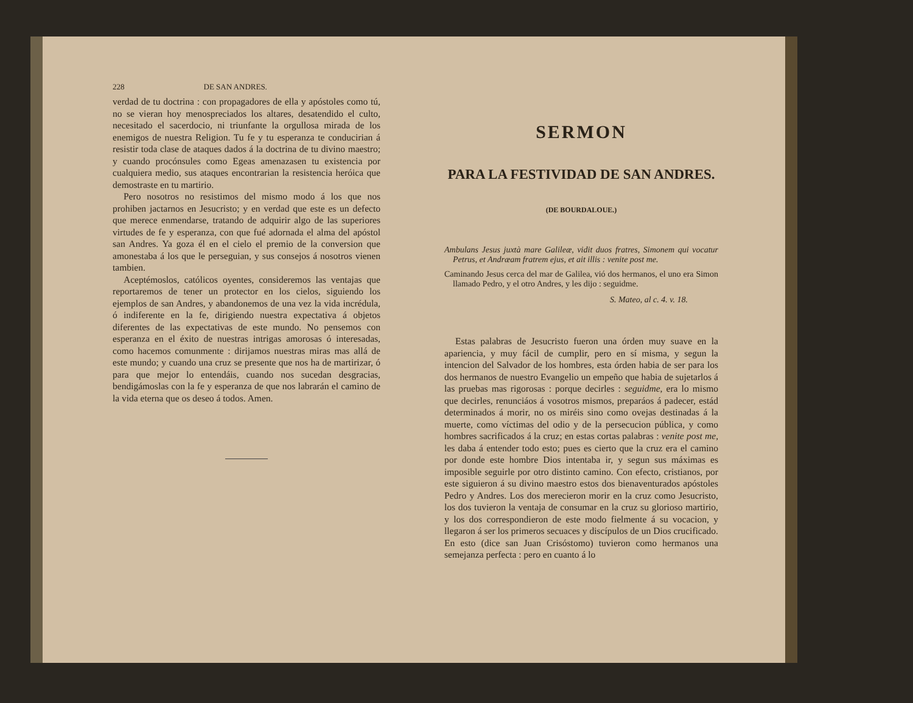228 DE SAN ANDRES.
verdad de tu doctrina : con propagadores de ella y apóstoles como tú, no se vieran hoy menospreciados los altares, desatendido el culto, necesitado el sacerdocio, ni triunfante la orgullosa mirada de los enemigos de nuestra Religion. Tu fe y tu esperanza te conducirian á resistir toda clase de ataques dados á la doctrina de tu divino maestro; y cuando procónsules como Egeas amenazasen tu existencia por cualquiera medio, sus ataques encontrarian la resistencia heróica que demostraste en tu martirio.
Pero nosotros no resistimos del mismo modo á los que nos prohiben jactarnos en Jesucristo; y en verdad que este es un defecto que merece enmendarse, tratando de adquirir algo de las superiores virtudes de fe y esperanza, con que fué adornada el alma del apóstol san Andres. Ya goza él en el cielo el premio de la conversion que amonestaba á los que le perseguian, y sus consejos á nosotros vienen tambien.
Aceptémoslos, católicos oyentes, consideremos las ventajas que reportaremos de tener un protector en los cielos, siguiendo los ejemplos de san Andres, y abandonemos de una vez la vida incrédula, ó indiferente en la fe, dirigiendo nuestra expectativa á objetos diferentes de las expectativas de este mundo. No pensemos con esperanza en el éxito de nuestras intrigas amorosas ó interesadas, como hacemos comunmente : dirijamos nuestras miras mas allá de este mundo; y cuando una cruz se presente que nos ha de martirizar, ó para que mejor lo entendáis, cuando nos sucedan desgracias, bendigámoslas con la fe y esperanza de que nos labrarán el camino de la vida eterna que os deseo á todos. Amen.
SERMON
PARA LA FESTIVIDAD DE SAN ANDRES.
(DE BOURDALOUE.)
Ambulans Jesus juxtà mare Galileæ, vidit duos fratres, Simonem qui vocatur Petrus, et Andræam fratrem ejus, et ait illis : venite post me.
Caminando Jesus cerca del mar de Galilea, vió dos hermanos, el uno era Simon llamado Pedro, y el otro Andres, y les dijo : seguidme.
S. Mateo, al c. 4. v. 18.
Estas palabras de Jesucristo fueron una órden muy suave en la apariencia, y muy fácil de cumplir, pero en sí misma, y segun la intencion del Salvador de los hombres, esta órden habia de ser para los dos hermanos de nuestro Evangelio un empeño que habia de sujetarlos á las pruebas mas rigorosas : porque decirles : seguidme, era lo mismo que decirles, renunciáos á vosotros mismos, preparáos á padecer, estád determinados á morir, no os miréis sino como ovejas destinadas á la muerte, como víctimas del odio y de la persecucion pública, y como hombres sacrificados á la cruz; en estas cortas palabras : venite post me, les daba á entender todo esto; pues es cierto que la cruz era el camino por donde este hombre Dios intentaba ir, y segun sus máximas es imposible seguirle por otro distinto camino. Con efecto, cristianos, por este siguieron á su divino maestro estos dos bienaventurados apóstoles Pedro y Andres. Los dos merecieron morir en la cruz como Jesucristo, los dos tuvieron la ventaja de consumar en la cruz su glorioso martirio, y los dos correspondieron de este modo fielmente á su vocacion, y llegaron á ser los primeros secuaces y discípulos de un Dios crucificado. En esto (dice san Juan Crisóstomo) tuvieron como hermanos una semejanza perfecta : pero en cuanto á lo